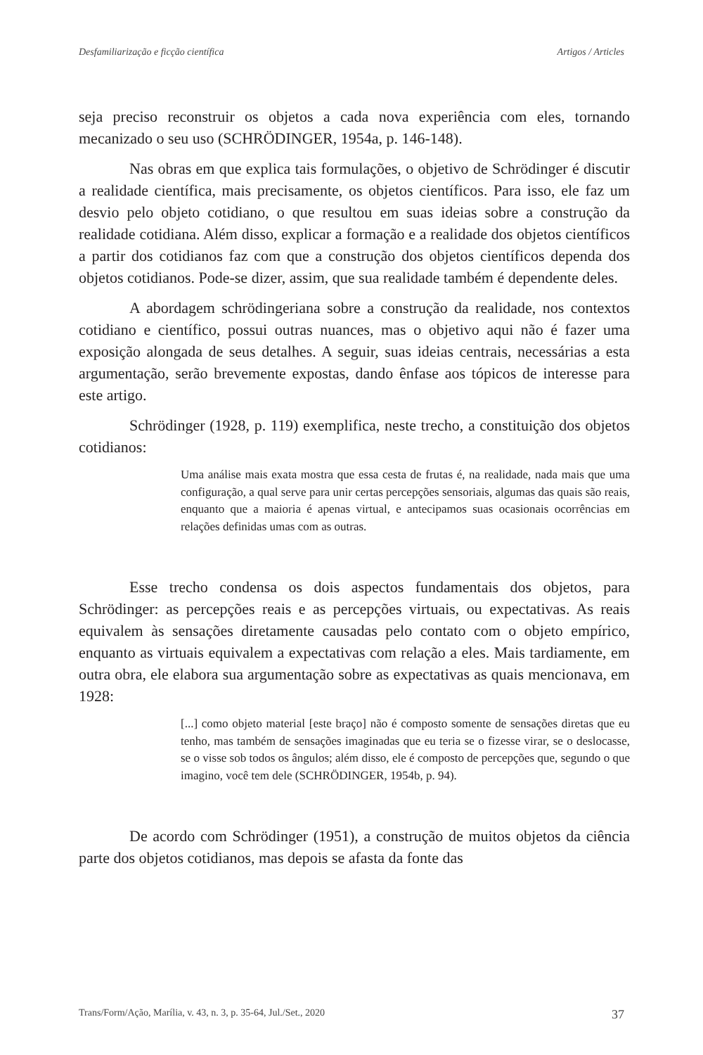Desfamiliarização e ficção científica Artigos / Articles
seja preciso reconstruir os objetos a cada nova experiência com eles, tornando mecanizado o seu uso (SCHRÖDINGER, 1954a, p. 146-148).
Nas obras em que explica tais formulações, o objetivo de Schrödinger é discutir a realidade científica, mais precisamente, os objetos científicos. Para isso, ele faz um desvio pelo objeto cotidiano, o que resultou em suas ideias sobre a construção da realidade cotidiana. Além disso, explicar a formação e a realidade dos objetos científicos a partir dos cotidianos faz com que a construção dos objetos científicos dependa dos objetos cotidianos. Pode-se dizer, assim, que sua realidade também é dependente deles.
A abordagem schrödingeriana sobre a construção da realidade, nos contextos cotidiano e científico, possui outras nuances, mas o objetivo aqui não é fazer uma exposição alongada de seus detalhes. A seguir, suas ideias centrais, necessárias a esta argumentação, serão brevemente expostas, dando ênfase aos tópicos de interesse para este artigo.
Schrödinger (1928, p. 119) exemplifica, neste trecho, a constituição dos objetos cotidianos:
Uma análise mais exata mostra que essa cesta de frutas é, na realidade, nada mais que uma configuração, a qual serve para unir certas percepções sensoriais, algumas das quais são reais, enquanto que a maioria é apenas virtual, e antecipamos suas ocasionais ocorrências em relações definidas umas com as outras.
Esse trecho condensa os dois aspectos fundamentais dos objetos, para Schrödinger: as percepções reais e as percepções virtuais, ou expectativas. As reais equivalem às sensações diretamente causadas pelo contato com o objeto empírico, enquanto as virtuais equivalem a expectativas com relação a eles. Mais tardiamente, em outra obra, ele elabora sua argumentação sobre as expectativas as quais mencionava, em 1928:
[...] como objeto material [este braço] não é composto somente de sensações diretas que eu tenho, mas também de sensações imaginadas que eu teria se o fizesse virar, se o deslocasse, se o visse sob todos os ângulos; além disso, ele é composto de percepções que, segundo o que imagino, você tem dele (SCHRÖDINGER, 1954b, p. 94).
De acordo com Schrödinger (1951), a construção de muitos objetos da ciência parte dos objetos cotidianos, mas depois se afasta da fonte das
Trans/Form/Ação, Marília, v. 43, n. 3, p. 35-64, Jul./Set., 2020 37